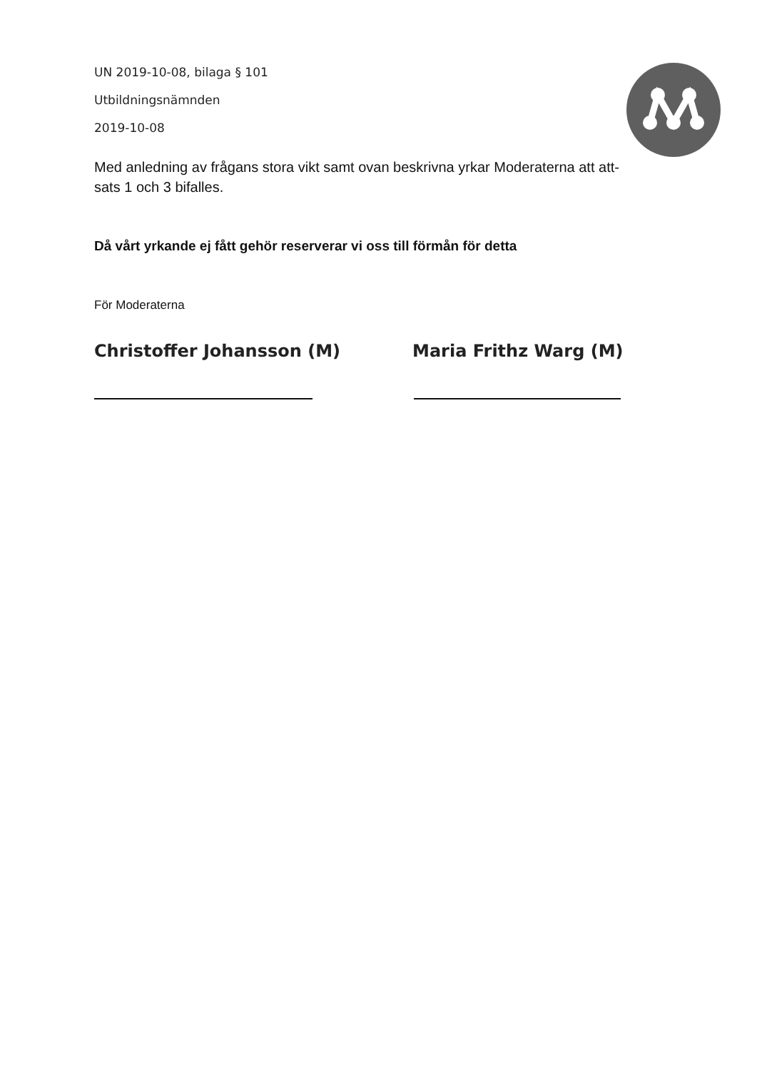UN 2019-10-08, bilaga § 101
Utbildningsnämnden
2019-10-08
Med anledning av frågans stora vikt samt ovan beskrivna yrkar Moderaterna att att-
sats 1 och 3 bifalles.
Då vårt yrkande ej fått gehör reserverar vi oss till förmån för detta
För Moderaterna
Christoffer Johansson (M) Maria Frithz Warg (M)